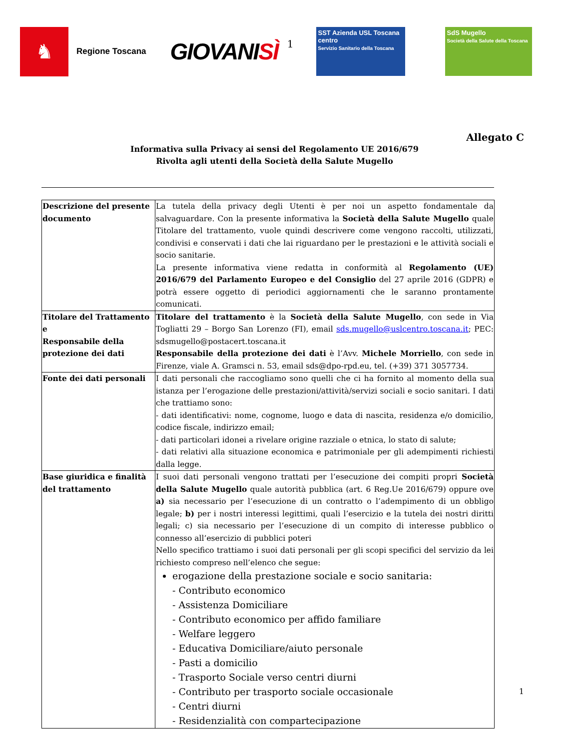♞
Regione Toscana
GIOVANISÌ
1
SST Azienda USL Toscana centro
Servizio Sanitario della Toscana
SdS Mugello
Società della Salute della Toscana
Allegato C
Informativa sulla Privacy ai sensi del Regolamento UE 2016/679
Rivolta agli utenti della Società della Salute Mugello
| Descrizione del presente documento | La tutela della privacy degli Utenti è per noi un aspetto fondamentale da salvaguardare. Con la presente informativa la Società della Salute Mugello quale Titolare del trattamento, vuole quindi descrivere come vengono raccolti, utilizzati, condivisi e conservati i dati che lai riguardano per le prestazioni e le attività sociali e socio sanitarie. La presente informativa viene redatta in conformità al Regolamento (UE) 2016/679 del Parlamento Europeo e del Consiglio del 27 aprile 2016 (GDPR) e potrà essere oggetto di periodici aggiornamenti che le saranno prontamente comunicati. |
| Titolare del Trattamento e Responsabile della protezione dei dati | Titolare del trattamento è la Società della Salute Mugello , con sede in Via Togliatti 29 – Borgo San Lorenzo (FI), email sds.mugello@uslcentro.toscana.it ; PEC: sdsmugello@postacert.toscana.it Responsabile della protezione dei dati è l’Avv. Michele Morriello , con sede in Firenze, viale A. Gramsci n. 53, email sds@dpo-rpd.eu, tel. (+39) 371 3057734. |
| Fonte dei dati personali | I dati personali che raccogliamo sono quelli che ci ha fornito al momento della sua istanza per l’erogazione delle prestazioni/attività/servizi sociali e socio sanitari. I dati che trattiamo sono: - dati identificativi: nome, cognome, luogo e data di nascita, residenza e/o domicilio, codice fiscale, indirizzo email; - dati particolari idonei a rivelare origine razziale o etnica, lo stato di salute; - dati relativi alla situazione economica e patrimoniale per gli adempimenti richiesti dalla legge. |
| Base giuridica e finalità del trattamento | I suoi dati personali vengono trattati per l’esecuzione dei compiti propri Società della Salute Mugello quale autorità pubblica (art. 6 Reg.Ue 2016/679) oppure ove a) sia necessario per l’esecuzione di un contratto o l’adempimento di un obbligo legale; b) per i nostri interessi legittimi, quali l’esercizio e la tutela dei nostri diritti legali; c) sia necessario per l’esecuzione di un compito di interesse pubblico o connesso all’esercizio di pubblici poteri Nello specifico trattiamo i suoi dati personali per gli scopi specifici del servizio da lei richiesto compreso nell’elenco che segue: erogazione della prestazione sociale e socio sanitaria: - Contributo economico - Assistenza Domiciliare - Contributo economico per affido familiare - Welfare leggero - Educativa Domiciliare/aiuto personale - Pasti a domicilio - Trasporto Sociale verso centri diurni - Contributo per trasporto sociale occasionale - Centri diurni - Residenzialità con compartecipazione |
1